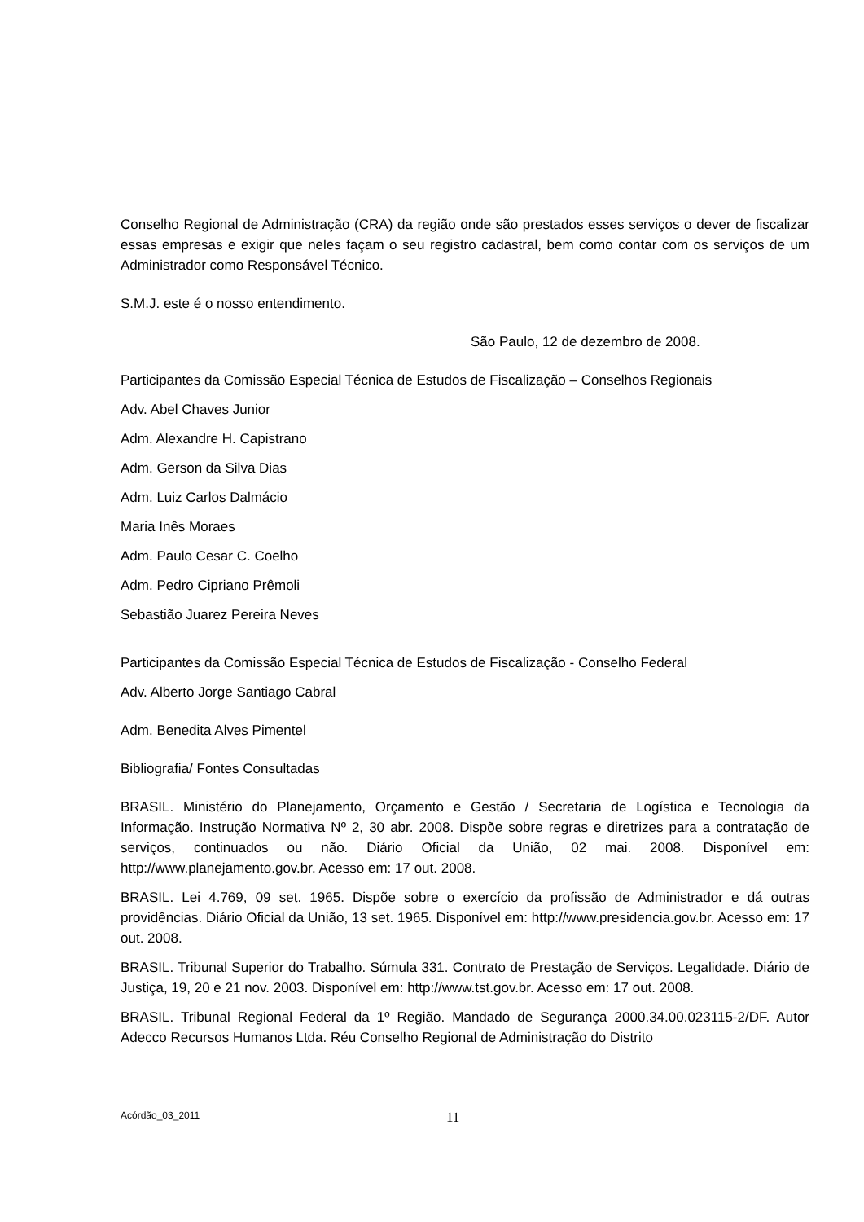Conselho Regional de Administração (CRA) da região onde são prestados esses serviços o dever de fiscalizar essas empresas e exigir que neles façam o seu registro cadastral, bem como contar com os serviços de um Administrador como Responsável Técnico.
S.M.J. este é o nosso entendimento.
São Paulo, 12 de dezembro de 2008.
Participantes da Comissão Especial Técnica de Estudos de Fiscalização – Conselhos Regionais
Adv. Abel Chaves Junior
Adm. Alexandre H. Capistrano
Adm. Gerson da Silva Dias
Adm. Luiz Carlos Dalmácio
Maria Inês Moraes
Adm. Paulo Cesar C. Coelho
Adm. Pedro Cipriano Prêmoli
Sebastião Juarez Pereira Neves
Participantes da Comissão Especial Técnica de Estudos de Fiscalização - Conselho Federal
Adv. Alberto Jorge Santiago Cabral
Adm. Benedita Alves Pimentel
Bibliografia/ Fontes Consultadas
BRASIL. Ministério do Planejamento, Orçamento e Gestão / Secretaria de Logística e Tecnologia da Informação. Instrução Normativa Nº 2, 30 abr. 2008. Dispõe sobre regras e diretrizes para a contratação de serviços, continuados ou não. Diário Oficial da União, 02 mai. 2008. Disponível em: http://www.planejamento.gov.br. Acesso em: 17 out. 2008.
BRASIL. Lei 4.769, 09 set. 1965. Dispõe sobre o exercício da profissão de Administrador e dá outras providências. Diário Oficial da União, 13 set. 1965. Disponível em: http://www.presidencia.gov.br. Acesso em: 17 out. 2008.
BRASIL. Tribunal Superior do Trabalho. Súmula 331. Contrato de Prestação de Serviços. Legalidade. Diário de Justiça, 19, 20 e 21 nov. 2003. Disponível em: http://www.tst.gov.br. Acesso em: 17 out. 2008.
BRASIL. Tribunal Regional Federal da 1º Região. Mandado de Segurança 2000.34.00.023115-2/DF. Autor Adecco Recursos Humanos Ltda. Réu Conselho Regional de Administração do Distrito
Acórdão_03_2011 11